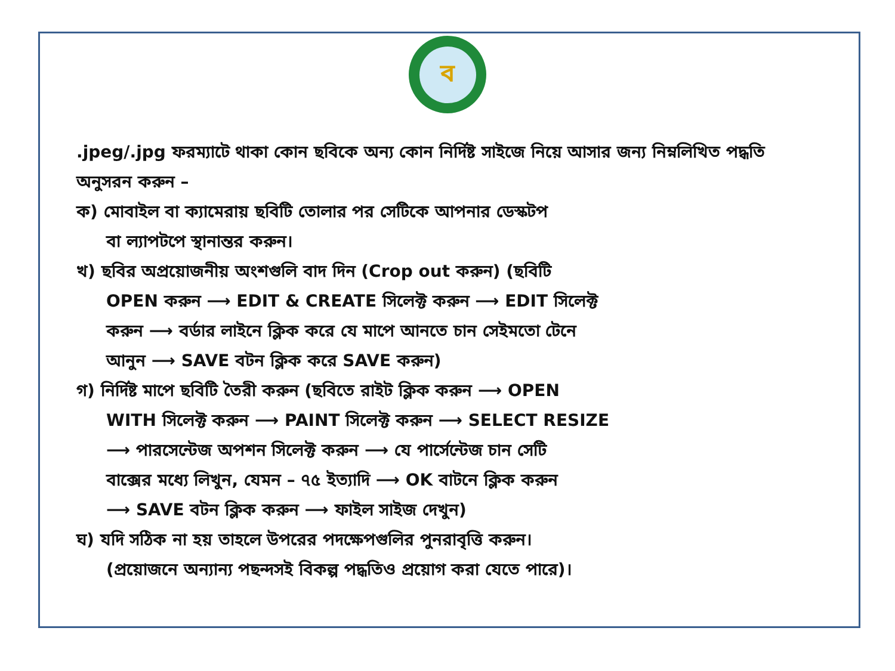ব
.jpeg/.jpg ফরম্যাটে থাকা কোন ছবিকে অন্য কোন নির্দিষ্ট সাইজে নিয়ে আসার জন্য নিম্নলিখিত পদ্ধতি অনুসরন করুন –
ক) মোবাইল বা ক্যামেরায় ছবিটি তোলার পর সেটিকে আপনার ডেস্কটপ
বা ল্যাপটপে স্থানান্তর করুন।
খ) ছবির অপ্রয়োজনীয় অংশগুলি বাদ দিন (Crop out করুন) (ছবিটি
OPEN করুন ⟶ EDIT & CREATE সিলেক্ট করুন ⟶ EDIT সিলেক্ট
করুন ⟶ বর্ডার লাইনে ক্লিক করে যে মাপে আনতে চান সেইমতো টেনে
আনুন ⟶ SAVE বটন ক্লিক করে SAVE করুন)
গ) নির্দিষ্ট মাপে ছবিটি তৈরী করুন (ছবিতে রাইট ক্লিক করুন ⟶ OPEN
WITH সিলেক্ট করুন ⟶ PAINT সিলেক্ট করুন ⟶ SELECT RESIZE
⟶ পারসেন্টেজ অপশন সিলেক্ট করুন ⟶ যে পার্সেন্টেজ চান সেটি
বাক্সের মধ্যে লিখুন, যেমন – ৭৫ ইত্যাদি ⟶ OK বাটনে ক্লিক করুন
⟶ SAVE বটন ক্লিক করুন ⟶ ফাইল সাইজ দেখুন)
ঘ) যদি সঠিক না হয় তাহলে উপরের পদক্ষেপগুলির পুনরাবৃত্তি করুন।
(প্রয়োজনে অন্যান্য পছন্দসই বিকল্প পদ্ধতিও প্রয়োগ করা যেতে পারে)।